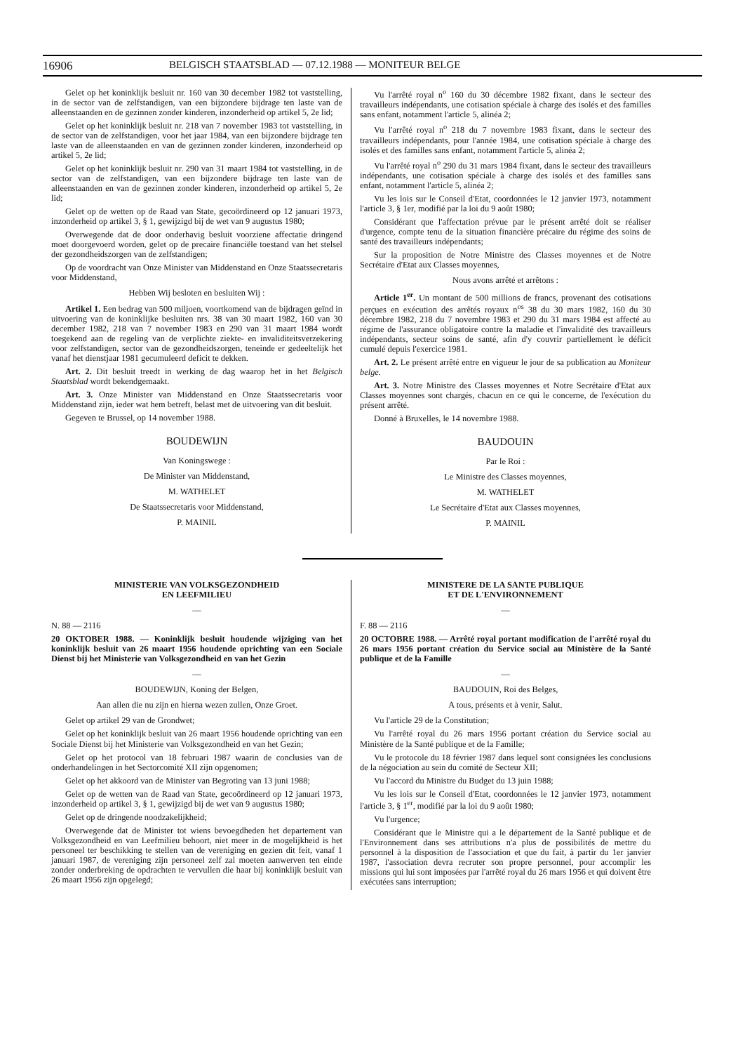16906 BELGISCH STAATSBLAD — 07.12.1988 — MONITEUR BELGE
Gelet op het koninklijk besluit nr. 160 van 30 december 1982 tot vaststelling, in de sector van de zelfstandigen, van een bijzondere bijdrage ten laste van de alleenstaanden en de gezinnen zonder kinderen, inzonderheid op artikel 5, 2e lid;
Gelet op het koninklijk besluit nr. 218 van 7 november 1983 tot vaststelling, in de sector van de zelfstandigen, voor het jaar 1984, van een bijzondere bijdrage ten laste van de alleenstaanden en van de gezinnen zonder kinderen, inzonderheid op artikel 5, 2e lid;
Gelet op het koninklijk besluit nr. 290 van 31 maart 1984 tot vaststelling, in de sector van de zelfstandigen, van een bijzondere bijdrage ten laste van de alleenstaanden en van de gezinnen zonder kinderen, inzonderheid op artikel 5, 2e lid;
Gelet op de wetten op de Raad van State, gecoördineerd op 12 januari 1973, inzonderheid op artikel 3, § 1, gewijzigd bij de wet van 9 augustus 1980;
Overwegende dat de door onderhavig besluit voorziene affectatie dringend moet doorgevoerd worden, gelet op de precaire financiële toestand van het stelsel der gezondheidszorgen van de zelfstandigen;
Op de voordracht van Onze Minister van Middenstand en Onze Staatssecretaris voor Middenstand,
Hebben Wij besloten en besluiten Wij :
Artikel 1. Een bedrag van 500 miljoen, voortkomend van de bijdragen geïnd in uitvoering van de koninklijke besluiten nrs. 38 van 30 maart 1982, 160 van 30 december 1982, 218 van 7 november 1983 en 290 van 31 maart 1984 wordt toegekend aan de regeling van de verplichte ziekte- en invaliditeitsverzekering voor zelfstandigen, sector van de gezondheidszorgen, teneinde er gedeeltelijk het vanaf het dienstjaar 1981 gecumuleerd deficit te dekken.
Art. 2. Dit besluit treedt in werking de dag waarop het in het Belgisch Staatsblad wordt bekendgemaakt.
Art. 3. Onze Minister van Middenstand en Onze Staatssecretaris voor Middenstand zijn, ieder wat hem betreft, belast met de uitvoering van dit besluit.
Gegeven te Brussel, op 14 november 1988.
BOUDEWIJN
Van Koningswege :
De Minister van Middenstand,
M. WATHELET
De Staatssecretaris voor Middenstand,
P. MAINIL
Vu l'arrêté royal n<sup>o</sup> 160 du 30 décembre 1982 fixant, dans le secteur des travailleurs indépendants, une cotisation spéciale à charge des isolés et des familles sans enfant, notamment l'article 5, alinéa 2;
Vu l'arrêté royal n<sup>o</sup> 218 du 7 novembre 1983 fixant, dans le secteur des travailleurs indépendants, pour l'année 1984, une cotisation spéciale à charge des isolés et des familles sans enfant, notamment l'article 5, alinéa 2;
Vu l'arrêté royal n<sup>o</sup> 290 du 31 mars 1984 fixant, dans le secteur des travailleurs indépendants, une cotisation spéciale à charge des isolés et des familles sans enfant, notamment l'article 5, alinéa 2;
Vu les lois sur le Conseil d'Etat, coordonnées le 12 janvier 1973, notamment l'article 3, § 1er, modifié par la loi du 9 août 1980;
Considérant que l'affectation prévue par le présent arrêté doit se réaliser d'urgence, compte tenu de la situation financière précaire du régime des soins de santé des travailleurs indépendants;
Sur la proposition de Notre Ministre des Classes moyennes et de Notre Secrétaire d'Etat aux Classes moyennes,
Nous avons arrêté et arrêtons :
Article 1<sup>er</sup>. Un montant de 500 millions de francs, provenant des cotisations perçues en exécution des arrêtés royaux n<sup>os</sup> 38 du 30 mars 1982, 160 du 30 décembre 1982, 218 du 7 novembre 1983 et 290 du 31 mars 1984 est affecté au régime de l'assurance obligatoire contre la maladie et l'invalidité des travailleurs indépendants, secteur soins de santé, afin d'y couvrir partiellement le déficit cumulé depuis l'exercice 1981.
Art. 2. Le présent arrêté entre en vigueur le jour de sa publication au Moniteur belge.
Art. 3. Notre Ministre des Classes moyennes et Notre Secrétaire d'Etat aux Classes moyennes sont chargés, chacun en ce qui le concerne, de l'exécution du présent arrêté.
Donné à Bruxelles, le 14 novembre 1988.
BAUDOUIN
Par le Roi :
Le Ministre des Classes moyennes,
M. WATHELET
Le Secrétaire d'Etat aux Classes moyennes,
P. MAINIL
MINISTERIE VAN VOLKSGEZONDHEID
EN LEEFMILIEU
—
N. 88 — 2116
20 OKTOBER 1988. — Koninklijk besluit houdende wijziging van het koninklijk besluit van 26 maart 1956 houdende oprichting van een Sociale Dienst bij het Ministerie van Volksgezondheid en van het Gezin
—
BOUDEWIJN, Koning der Belgen,
Aan allen die nu zijn en hierna wezen zullen, Onze Groet.
Gelet op artikel 29 van de Grondwet;
Gelet op het koninklijk besluit van 26 maart 1956 houdende oprichting van een Sociale Dienst bij het Ministerie van Volksgezondheid en van het Gezin;
Gelet op het protocol van 18 februari 1987 waarin de conclusies van de onderhandelingen in het Sectorcomité XII zijn opgenomen;
Gelet op het akkoord van de Minister van Begroting van 13 juni 1988;
Gelet op de wetten van de Raad van State, gecoördineerd op 12 januari 1973, inzonderheid op artikel 3, § 1, gewijzigd bij de wet van 9 augustus 1980;
Gelet op de dringende noodzakelijkheid;
Overwegende dat de Minister tot wiens bevoegdheden het departement van Volksgezondheid en van Leefmilieu behoort, niet meer in de mogelijkheid is het personeel ter beschikking te stellen van de vereniging en gezien dit feit, vanaf 1 januari 1987, de vereniging zijn personeel zelf zal moeten aanwerven ten einde zonder onderbreking de opdrachten te vervullen die haar bij koninklijk besluit van 26 maart 1956 zijn opgelegd;
MINISTERE DE LA SANTE PUBLIQUE
ET DE L'ENVIRONNEMENT
—
F. 88 — 2116
20 OCTOBRE 1988. — Arrêté royal portant modification de l'arrêté royal du 26 mars 1956 portant création du Service social au Ministère de la Santé publique et de la Famille
—
BAUDOUIN, Roi des Belges,
A tous, présents et à venir, Salut.
Vu l'article 29 de la Constitution;
Vu l'arrêté royal du 26 mars 1956 portant création du Service social au Ministère de la Santé publique et de la Famille;
Vu le protocole du 18 février 1987 dans lequel sont consignées les conclusions de la négociation au sein du comité de Secteur XII;
Vu l'accord du Ministre du Budget du 13 juin 1988;
Vu les lois sur le Conseil d'Etat, coordonnées le 12 janvier 1973, notamment l'article 3, § 1<sup>er</sup>, modifié par la loi du 9 août 1980;
Vu l'urgence;
Considérant que le Ministre qui a le département de la Santé publique et de l'Environnement dans ses attributions n'a plus de possibilités de mettre du personnel à la disposition de l'association et que du fait, à partir du 1er janvier 1987, l'association devra recruter son propre personnel, pour accomplir les missions qui lui sont imposées par l'arrêté royal du 26 mars 1956 et qui doivent être exécutées sans interruption;